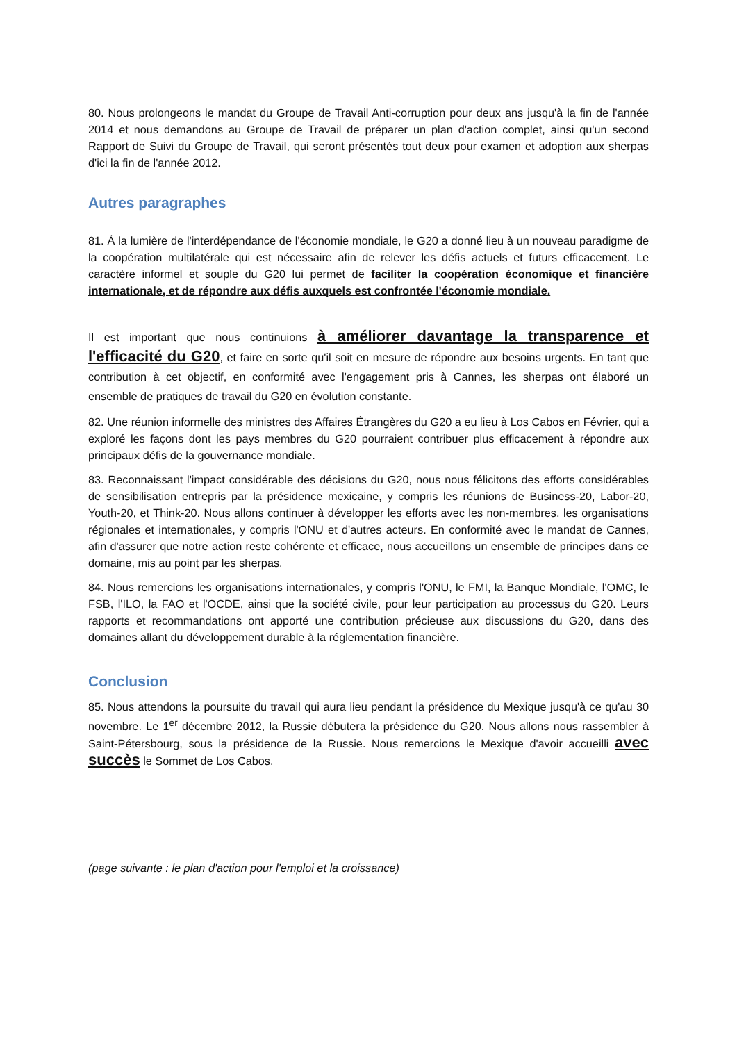80. Nous prolongeons le mandat du Groupe de Travail Anti-corruption pour deux ans jusqu'à la fin de l'année 2014 et nous demandons au Groupe de Travail de préparer un plan d'action complet, ainsi qu'un second Rapport de Suivi du Groupe de Travail, qui seront présentés tout deux pour examen et adoption aux sherpas d'ici la fin de l'année 2012.
Autres paragraphes
81. À la lumière de l'interdépendance de l'économie mondiale, le G20 a donné lieu à un nouveau paradigme de la coopération multilatérale qui est nécessaire afin de relever les défis actuels et futurs efficacement. Le caractère informel et souple du G20 lui permet de faciliter la coopération économique et financière internationale, et de répondre aux défis auxquels est confrontée l'économie mondiale.
Il est important que nous continuions à améliorer davantage la transparence et l'efficacité du G20, et faire en sorte qu'il soit en mesure de répondre aux besoins urgents. En tant que contribution à cet objectif, en conformité avec l'engagement pris à Cannes, les sherpas ont élaboré un ensemble de pratiques de travail du G20 en évolution constante.
82. Une réunion informelle des ministres des Affaires Étrangères du G20 a eu lieu à Los Cabos en Février, qui a exploré les façons dont les pays membres du G20 pourraient contribuer plus efficacement à répondre aux principaux défis de la gouvernance mondiale.
83. Reconnaissant l'impact considérable des décisions du G20, nous nous félicitons des efforts considérables de sensibilisation entrepris par la présidence mexicaine, y compris les réunions de Business-20, Labor-20, Youth-20, et Think-20. Nous allons continuer à développer les efforts avec les non-membres, les organisations régionales et internationales, y compris l'ONU et d'autres acteurs. En conformité avec le mandat de Cannes, afin d'assurer que notre action reste cohérente et efficace, nous accueillons un ensemble de principes dans ce domaine, mis au point par les sherpas.
84. Nous remercions les organisations internationales, y compris l'ONU, le FMI, la Banque Mondiale, l'OMC, le FSB, l'ILO, la FAO et l'OCDE, ainsi que la société civile, pour leur participation au processus du G20. Leurs rapports et recommandations ont apporté une contribution précieuse aux discussions du G20, dans des domaines allant du développement durable à la réglementation financière.
Conclusion
85. Nous attendons la poursuite du travail qui aura lieu pendant la présidence du Mexique jusqu'à ce qu'au 30 novembre. Le 1<sup>er</sup> décembre 2012, la Russie débutera la présidence du G20. Nous allons nous rassembler à Saint-Pétersbourg, sous la présidence de la Russie. Nous remercions le Mexique d'avoir accueilli avec succès le Sommet de Los Cabos.
(page suivante : le plan d'action pour l'emploi et la croissance)